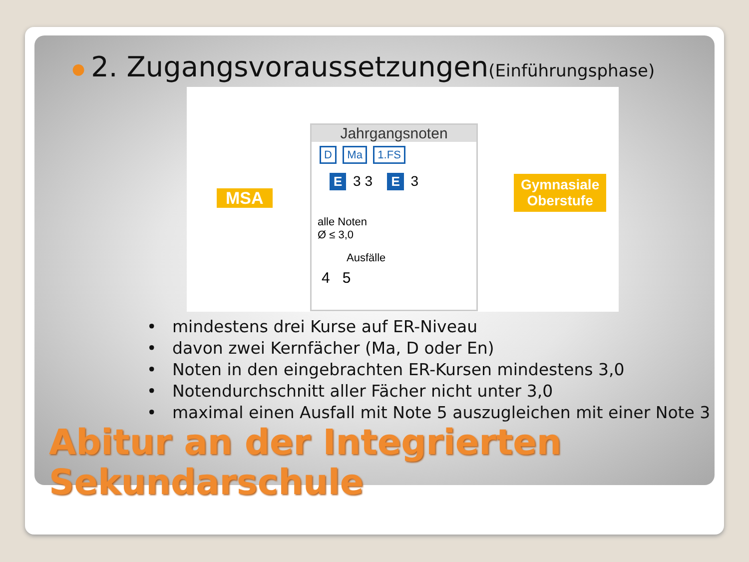● 2. Zugangsvoraussetzungen(Einführungsphase)
MSA
Jahrgangsnoten
D Ma 1.FS
E 3 3 E 3
alle Noten
Ø ≤ 3,0
Ausfälle
4 5
Gymnasiale
Oberstufe
• mindestens drei Kurse auf ER-Niveau
• davon zwei Kernfächer (Ma, D oder En)
• Noten in den eingebrachten ER-Kursen mindestens 3,0
• Notendurchschnitt aller Fächer nicht unter 3,0
• maximal einen Ausfall mit Note 5 auszugleichen mit einer Note 3
Abitur an der Integrierten
Sekundarschule